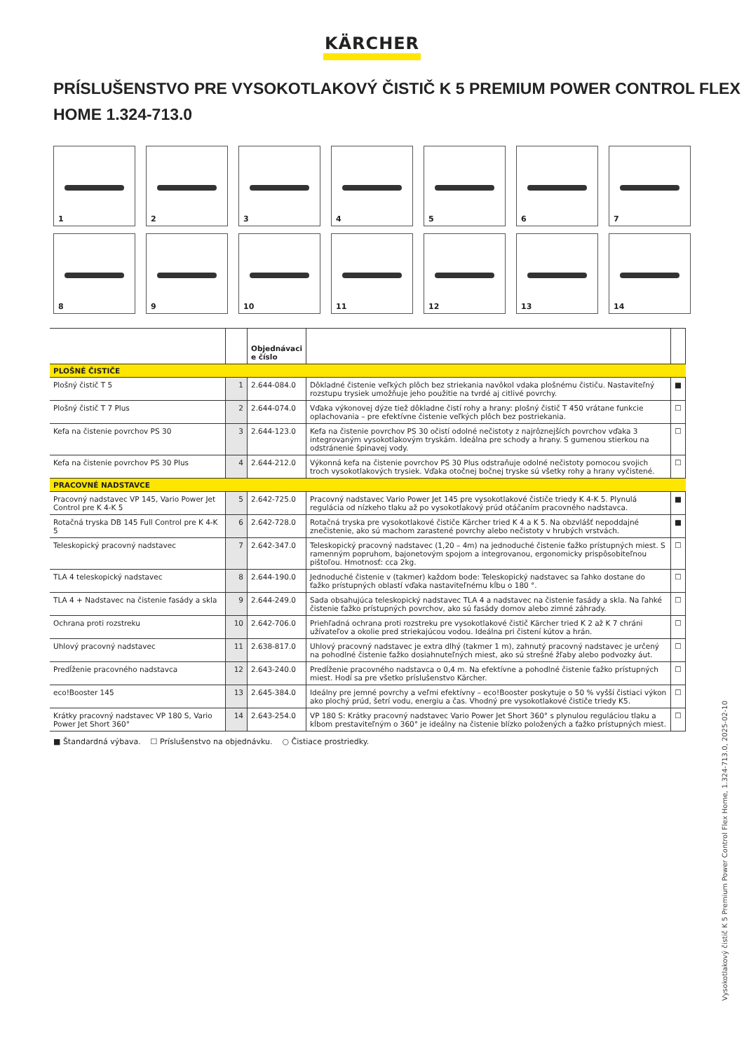KÄRCHER
PRÍSLUŠENSTVO PRE VYSOKOTLAKOVÝ ČISTIČ K 5 PREMIUM POWER CONTROL FLEX HOME 1.324-713.0
1
2
3
4
5
6
7
8
9
10
11
12
13
14
| | | Objednávaci e číslo | | |
| --- | --- | --- | --- | --- |
| PLOŠNÉ ČISTIČE | | | | |
| Plošný čistič T 5 | 1 | 2.644-084.0 | Dôkladné čistenie veľkých plôch bez striekania navôkol vdaka plošnému čističu. Nastaviteľný rozstupu trysiek umožňuje jeho použitie na tvrdé aj citlivé povrchy. | ■ |
| Plošný čistič T 7 Plus | 2 | 2.644-074.0 | Vďaka výkonovej dýze tiež dôkladne čistí rohy a hrany: plošný čistič T 450 vrátane funkcie oplachovania – pre efektívne čistenie veľkých plôch bez postriekania. | ☐ |
| Kefa na čistenie povrchov PS 30 | 3 | 2.644-123.0 | Kefa na čistenie povrchov PS 30 očistí odolné nečistoty z najrôznejších povrchov vďaka 3 integrovaným vysokotlakovým tryskám. Ideálna pre schody a hrany. S gumenou stierkou na odstránenie špinavej vody. | ☐ |
| Kefa na čistenie povrchov PS 30 Plus | 4 | 2.644-212.0 | Výkonná kefa na čistenie povrchov PS 30 Plus odstraňuje odolné nečistoty pomocou svojich troch vysokotlakových trysiek. Vďaka otočnej bočnej tryske sú všetky rohy a hrany vyčistené. | ☐ |
| PRACOVNÉ NADSTAVCE | | | | |
| Pracovný nadstavec VP 145, Vario Power Jet Control pre K 4-K 5 | 5 | 2.642-725.0 | Pracovný nadstavec Vario Power Jet 145 pre vysokotlakové čističe triedy K 4-K 5. Plynulá regulácia od nízkeho tlaku až po vysokotlakový prúd otáčaním pracovného nadstavca. | ■ |
| Rotačná tryska DB 145 Full Control pre K 4-K 5 | 6 | 2.642-728.0 | Rotačná tryska pre vysokotlakové čističe Kärcher tried K 4 a K 5. Na obzvlášť nepoddajné znečistenie, ako sú machom zarastené povrchy alebo nečistoty v hrubých vrstvách. | ■ |
| Teleskopický pracovný nadstavec | 7 | 2.642-347.0 | Teleskopický pracovný nadstavec (1,20 – 4m) na jednoduché čistenie ťažko prístupných miest. S ramenným popruhom, bajonetovým spojom a integrovanou, ergonomicky prispôsobiteľnou pištoľou. Hmotnosť: cca 2kg. | ☐ |
| TLA 4 teleskopický nadstavec | 8 | 2.644-190.0 | Jednoduché čistenie v (takmer) každom bode: Teleskopický nadstavec sa ľahko dostane do ťažko prístupných oblastí vďaka nastaviteľnému kĺbu o 180 °. | ☐ |
| TLA 4 + Nadstavec na čistenie fasády a skla | 9 | 2.644-249.0 | Sada obsahujúca teleskopický nadstavec TLA 4 a nadstavec na čistenie fasády a skla. Na ľahké čistenie ťažko prístupných povrchov, ako sú fasády domov alebo zimné záhrady. | ☐ |
| Ochrana proti rozstreku | 10 | 2.642-706.0 | Priehľadná ochrana proti rozstreku pre vysokotlakové čistič Kärcher tried K 2 až K 7 chráni užívateľov a okolie pred striekajúcou vodou. Ideálna pri čistení kútov a hrán. | ☐ |
| Uhlový pracovný nadstavec | 11 | 2.638-817.0 | Uhlový pracovný nadstavec je extra dlhý (takmer 1 m), zahnutý pracovný nadstavec je určený na pohodlné čistenie ťažko dosiahnuteľných miest, ako sú strešné žľaby alebo podvozky áut. | ☐ |
| Predĺženie pracovného nadstavca | 12 | 2.643-240.0 | Predĺženie pracovného nadstavca o 0,4 m. Na efektívne a pohodlné čistenie ťažko prístupných miest. Hodí sa pre všetko príslušenstvo Kärcher. | ☐ |
| eco!Booster 145 | 13 | 2.645-384.0 | Ideálny pre jemné povrchy a veľmi efektívny – eco!Booster poskytuje o 50 % vyšší čistiaci výkon ako plochý prúd, šetrí vodu, energiu a čas. Vhodný pre vysokotlakové čističe triedy K5. | ☐ |
| Krátky pracovný nadstavec VP 180 S, Vario Power Jet Short 360° | 14 | 2.643-254.0 | VP 180 S: Krátky pracovný nadstavec Vario Power Jet Short 360° s plynulou reguláciou tlaku a kĺbom prestaviteľným o 360° je ideálny na čistenie blízko položených a ťažko prístupných miest. | ☐ |
■ Štandardná výbava. ☐ Príslušenstvo na objednávku. ○ Čistiace prostriedky.
Vysokotlakový čistič K 5 Premium Power Control Flex Home, 1.324-713.0, 2025-02-10